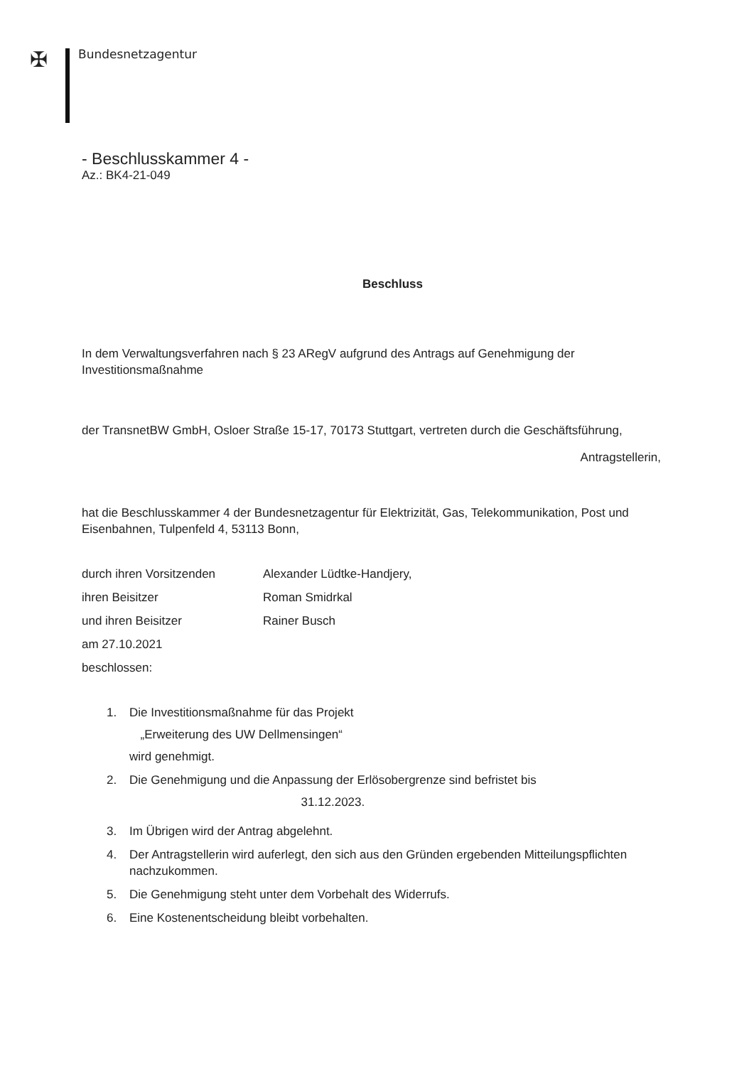✠ Bundesnetzagentur
- Beschlusskammer 4 -
Az.: BK4-21-049
Beschluss
In dem Verwaltungsverfahren nach § 23 ARegV aufgrund des Antrags auf Genehmigung der Investitionsmaßnahme
der TransnetBW GmbH, Osloer Straße 15-17, 70173 Stuttgart, vertreten durch die Geschäftsführung,
Antragstellerin,
hat die Beschlusskammer 4 der Bundesnetzagentur für Elektrizität, Gas, Telekommunikation, Post und Eisenbahnen, Tulpenfeld 4, 53113 Bonn,
durch ihren Vorsitzenden Alexander Lüdtke-Handjery,
ihren Beisitzer Roman Smidrkal
und ihren Beisitzer Rainer Busch
am 27.10.2021
beschlossen:
1. Die Investitionsmaßnahme für das Projekt
„Erweiterung des UW Dellmensingen“
wird genehmigt.
2. Die Genehmigung und die Anpassung der Erlösobergrenze sind befristet bis
31.12.2023.
3. Im Übrigen wird der Antrag abgelehnt.
4. Der Antragstellerin wird auferlegt, den sich aus den Gründen ergebenden Mitteilungspflichten nachzukommen.
5. Die Genehmigung steht unter dem Vorbehalt des Widerrufs.
6. Eine Kostenentscheidung bleibt vorbehalten.